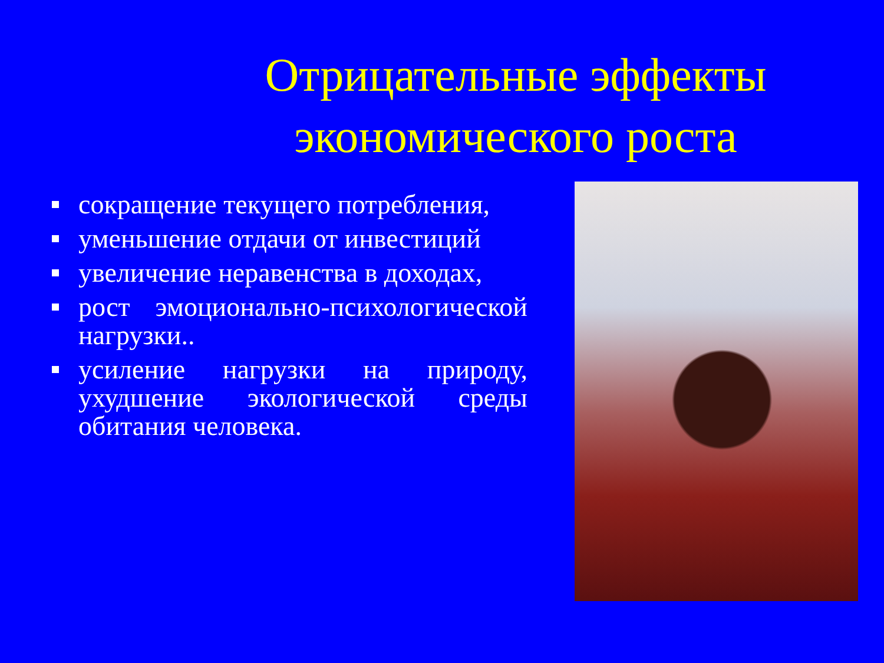Отрицательные эффекты экономического роста
сокращение текущего потребления,
уменьшение отдачи от инвестиций
увеличение неравенства в доходах,
рост эмоционально-психологической нагрузки..
усиление нагрузки на природу, ухудшение экологической среды обитания человека.